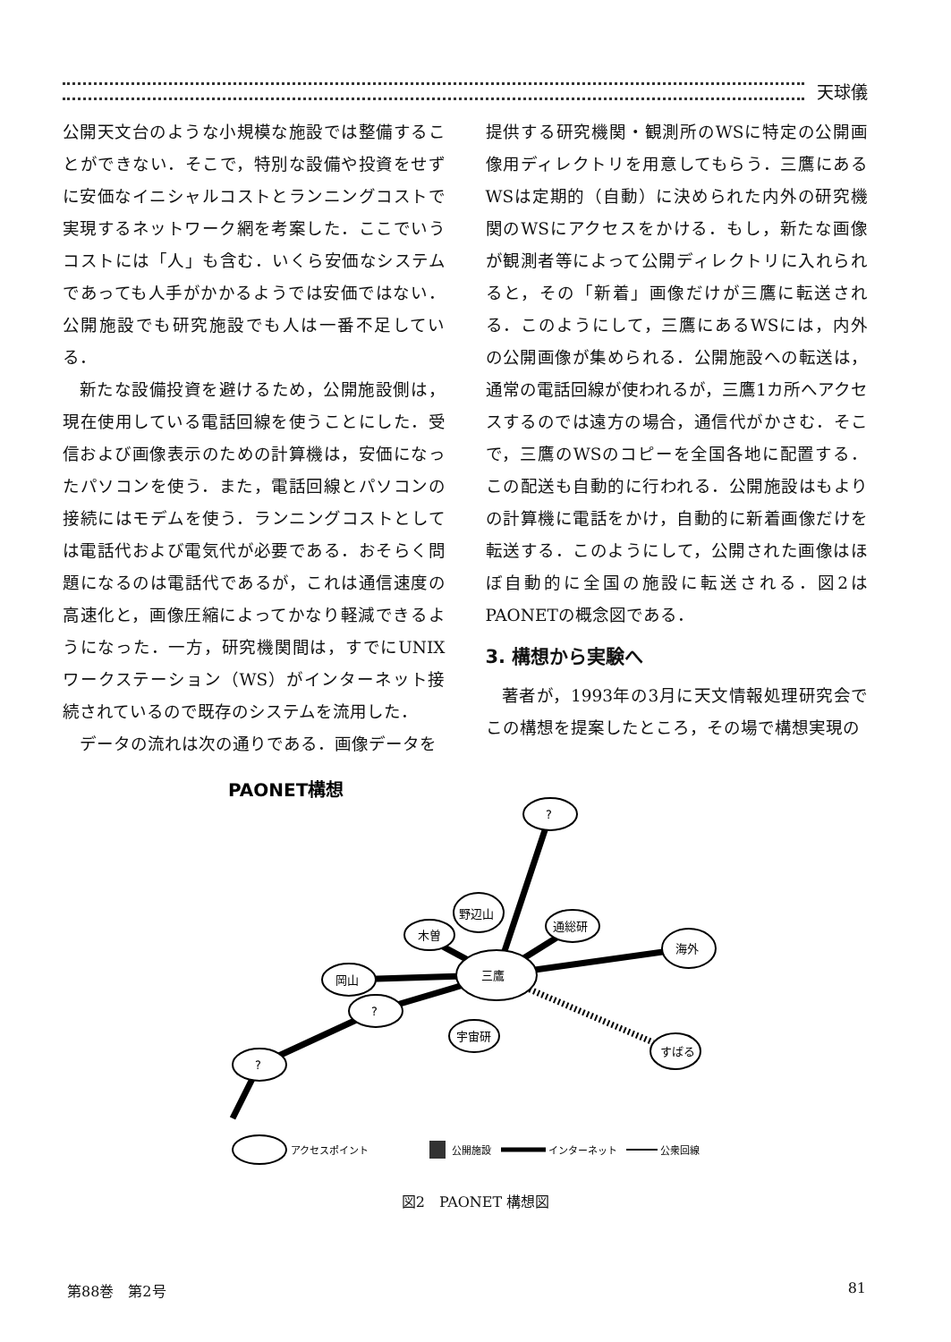天球儀
公開天文台のような小規模な施設では整備することができない．そこで，特別な設備や投資をせずに安価なイニシャルコストとランニングコストで実現するネットワーク網を考案した．ここでいうコストには「人」も含む．いくら安価なシステムであっても人手がかかるようでは安価ではない．公開施設でも研究施設でも人は一番不足している．
新たな設備投資を避けるため，公開施設側は，現在使用している電話回線を使うことにした．受信および画像表示のための計算機は，安価になったパソコンを使う．また，電話回線とパソコンの接続にはモデムを使う．ランニングコストとしては電話代および電気代が必要である．おそらく問題になるのは電話代であるが，これは通信速度の高速化と，画像圧縮によってかなり軽減できるようになった．一方，研究機関間は，すでにUNIXワークステーション（WS）がインターネット接続されているので既存のシステムを流用した．
データの流れは次の通りである．画像データを
提供する研究機関・観測所のWSに特定の公開画像用ディレクトリを用意してもらう．三鷹にあるWSは定期的（自動）に決められた内外の研究機関のWSにアクセスをかける．もし，新たな画像が観測者等によって公開ディレクトリに入れられると，その「新着」画像だけが三鷹に転送される．このようにして，三鷹にあるWSには，内外の公開画像が集められる．公開施設への転送は，通常の電話回線が使われるが，三鷹1カ所へアクセスするのでは遠方の場合，通信代がかさむ．そこで，三鷹のWSのコピーを全国各地に配置する．この配送も自動的に行われる．公開施設はもよりの計算機に電話をかけ，自動的に新着画像だけを転送する．このようにして，公開された画像はほぼ自動的に全国の施設に転送される．図2はPAONETの概念図である．
3. 構想から実験へ
著者が，1993年の3月に天文情報処理研究会でこの構想を提案したところ，その場で構想実現の
PAONET構想
三鷹
岡山
木曽
野辺山
通総研
海外
すばる
宇宙研
?
?
?
アクセスポイント
公開施設
インターネット
公衆回線
図2　PAONET 構想図
第88巻　第2号 81